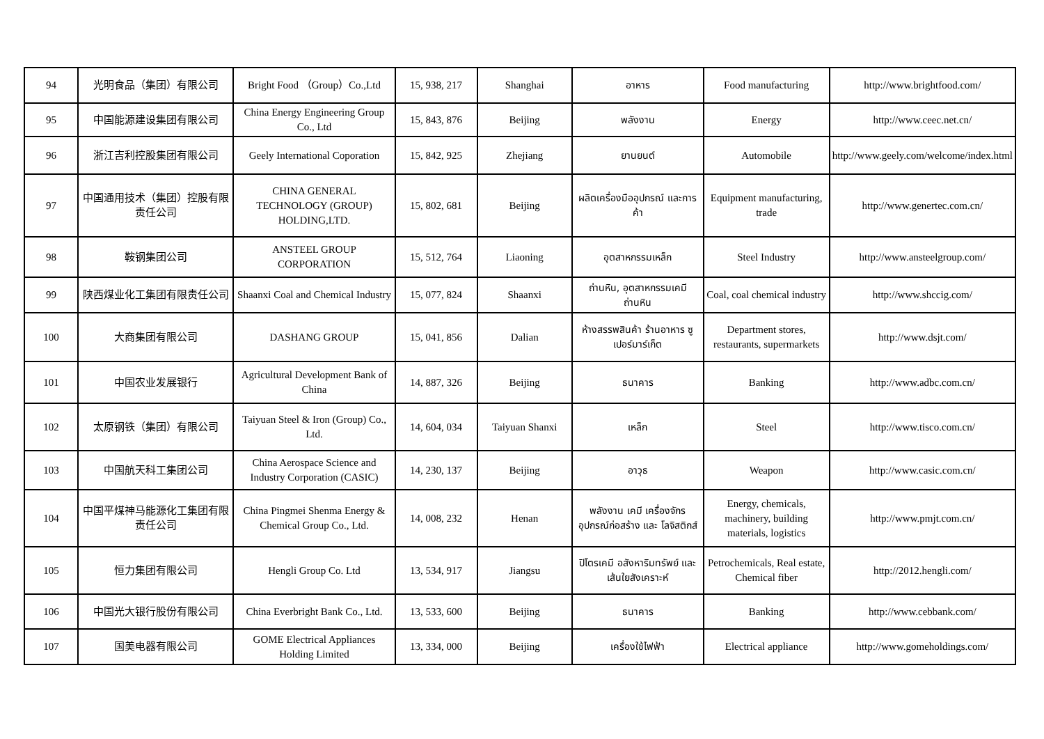| 94 | 光明食品（集团）有限公司 | Bright Food （Group）Co.,Ltd | 15, 938, 217 | Shanghai | อาหาร | Food manufacturing | http://www.brightfood.com/ |
| 95 | 中国能源建设集团有限公司 | China Energy Engineering Group Co., Ltd | 15, 843, 876 | Beijing | พลังงาน | Energy | http://www.ceec.net.cn/ |
| 96 | 浙江吉利控股集团有限公司 | Geely International Coporation | 15, 842, 925 | Zhejiang | ยานยนต์ | Automobile | http://www.geely.com/welcome/index.html |
| 97 | 中国通用技术（集团）控股有限责任公司 | CHINA GENERAL TECHNOLOGY (GROUP) HOLDING,LTD. | 15, 802, 681 | Beijing | ผลิตเครื่องมืออุปกรณ์ และการค้า | Equipment manufacturing, trade | http://www.genertec.com.cn/ |
| 98 | 鞍钢集团公司 | ANSTEEL GROUP CORPORATION | 15, 512, 764 | Liaoning | อุตสาหกรรมเหล็ก | Steel Industry | http://www.ansteelgroup.com/ |
| 99 | 陕西煤业化工集团有限责任公司 | Shaanxi Coal and Chemical Industry | 15, 077, 824 | Shaanxi | ถ่านหิน, อุตสาหกรรมเคมีถ่านหิน | Coal, coal chemical industry | http://www.shccig.com/ |
| 100 | 大商集团有限公司 | DASHANG GROUP | 15, 041, 856 | Dalian | ห้างสรรพสินค้า ร้านอาหาร ซูเปอร์มาร์เก็ต | Department stores, restaurants, supermarkets | http://www.dsjt.com/ |
| 101 | 中国农业发展银行 | Agricultural Development Bank of China | 14, 887, 326 | Beijing | ธนาคาร | Banking | http://www.adbc.com.cn/ |
| 102 | 太原钢铁（集团）有限公司 | Taiyuan Steel & Iron (Group) Co., Ltd. | 14, 604, 034 | Taiyuan Shanxi | เหล็ก | Steel | http://www.tisco.com.cn/ |
| 103 | 中国航天科工集团公司 | China Aerospace Science and Industry Corporation (CASIC) | 14, 230, 137 | Beijing | อาวุธ | Weapon | http://www.casic.com.cn/ |
| 104 | 中国平煤神马能源化工集团有限责任公司 | China Pingmei Shenma Energy & Chemical Group Co., Ltd. | 14, 008, 232 | Henan | พลังงาน เคมี เครื่องจักร อุปกรณ์ก่อสร้าง และ โลจิสติกส์ | Energy, chemicals, machinery, building materials, logistics | http://www.pmjt.com.cn/ |
| 105 | 恒力集团有限公司 | Hengli Group Co. Ltd | 13, 534, 917 | Jiangsu | ปิโตรเคมี อสังหาริมทรัพย์ และเส้นใยสังเคราะห์ | Petrochemicals, Real estate, Chemical fiber | http://2012.hengli.com/ |
| 106 | 中国光大银行股份有限公司 | China Everbright Bank Co., Ltd. | 13, 533, 600 | Beijing | ธนาคาร | Banking | http://www.cebbank.com/ |
| 107 | 国美电器有限公司 | GOME Electrical Appliances Holding Limited | 13, 334, 000 | Beijing | เครื่องใช้ไฟฟ้า | Electrical appliance | http://www.gomeholdings.com/ |